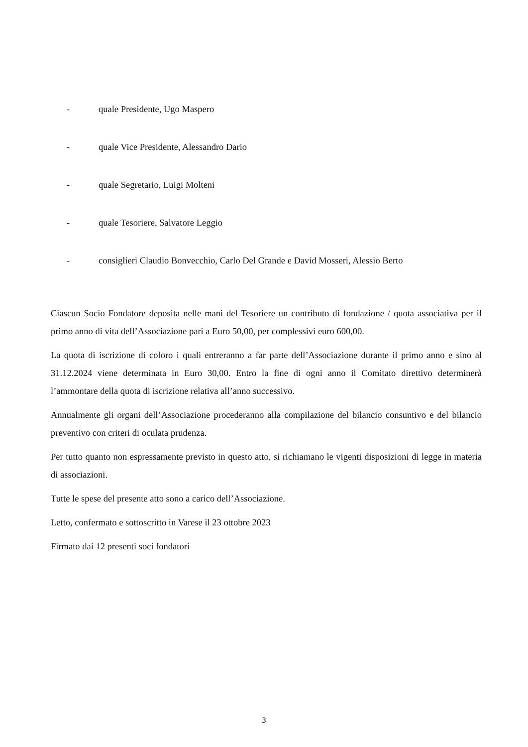- quale Presidente, Ugo Maspero
- quale Vice Presidente, Alessandro Dario
- quale Segretario, Luigi Molteni
- quale Tesoriere, Salvatore Leggio
- consiglieri Claudio Bonvecchio, Carlo Del Grande e David Mosseri, Alessio Berto
Ciascun Socio Fondatore deposita nelle mani del Tesoriere un contributo di fondazione / quota associativa per il primo anno di vita dell’Associazione pari a Euro 50,00, per complessivi euro 600,00.
La quota di iscrizione di coloro i quali entreranno a far parte dell’Associazione durante il primo anno e sino al 31.12.2024 viene determinata in Euro 30,00. Entro la fine di ogni anno il Comitato direttivo determinerà l’ammontare della quota di iscrizione relativa all’anno successivo.
Annualmente gli organi dell’Associazione procederanno alla compilazione del bilancio consuntivo e del bilancio preventivo con criteri di oculata prudenza.
Per tutto quanto non espressamente previsto in questo atto, si richiamano le vigenti disposizioni di legge in materia di associazioni.
Tutte le spese del presente atto sono a carico dell’Associazione.
Letto, confermato e sottoscritto in Varese il 23 ottobre 2023
Firmato dai 12 presenti soci fondatori
3